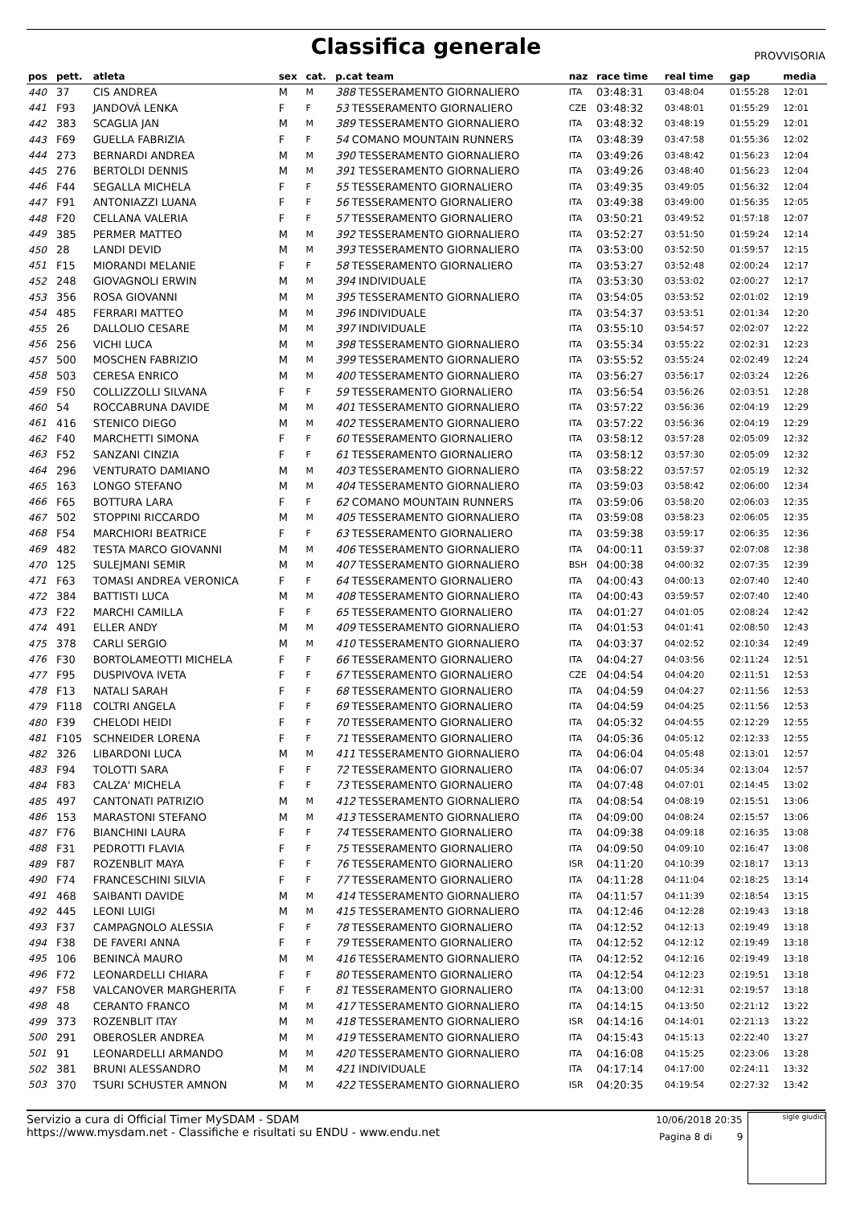Classifica generale
PROVVISORIA
| pos | pett. | atleta | sex | cat. | p.cat team | naz | race time | real time | gap | media |
| --- | --- | --- | --- | --- | --- | --- | --- | --- | --- | --- |
| 440 | 37 | CIS ANDREA | M | M | 388 TESSERAMENTO GIORNALIERO | ITA | 03:48:31 | 03:48:04 | 01:55:28 | 12:01 |
| 441 | F93 | JANDOVÁ LENKA | F | F | 53 TESSERAMENTO GIORNALIERO | CZE | 03:48:32 | 03:48:01 | 01:55:29 | 12:01 |
| 442 | 383 | SCAGLIA JAN | M | M | 389 TESSERAMENTO GIORNALIERO | ITA | 03:48:32 | 03:48:19 | 01:55:29 | 12:01 |
| 443 | F69 | GUELLA FABRIZIA | F | F | 54 COMANO MOUNTAIN RUNNERS | ITA | 03:48:39 | 03:47:58 | 01:55:36 | 12:02 |
| 444 | 273 | BERNARDI ANDREA | M | M | 390 TESSERAMENTO GIORNALIERO | ITA | 03:49:26 | 03:48:42 | 01:56:23 | 12:04 |
| 445 | 276 | BERTOLDI DENNIS | M | M | 391 TESSERAMENTO GIORNALIERO | ITA | 03:49:26 | 03:48:40 | 01:56:23 | 12:04 |
| 446 | F44 | SEGALLA MICHELA | F | F | 55 TESSERAMENTO GIORNALIERO | ITA | 03:49:35 | 03:49:05 | 01:56:32 | 12:04 |
| 447 | F91 | ANTONIAZZI LUANA | F | F | 56 TESSERAMENTO GIORNALIERO | ITA | 03:49:38 | 03:49:00 | 01:56:35 | 12:05 |
| 448 | F20 | CELLANA VALERIA | F | F | 57 TESSERAMENTO GIORNALIERO | ITA | 03:50:21 | 03:49:52 | 01:57:18 | 12:07 |
| 449 | 385 | PERMER MATTEO | M | M | 392 TESSERAMENTO GIORNALIERO | ITA | 03:52:27 | 03:51:50 | 01:59:24 | 12:14 |
| 450 | 28 | LANDI DEVID | M | M | 393 TESSERAMENTO GIORNALIERO | ITA | 03:53:00 | 03:52:50 | 01:59:57 | 12:15 |
| 451 | F15 | MIORANDI MELANIE | F | F | 58 TESSERAMENTO GIORNALIERO | ITA | 03:53:27 | 03:52:48 | 02:00:24 | 12:17 |
| 452 | 248 | GIOVAGNOLI ERWIN | M | M | 394 INDIVIDUALE | ITA | 03:53:30 | 03:53:02 | 02:00:27 | 12:17 |
| 453 | 356 | ROSA GIOVANNI | M | M | 395 TESSERAMENTO GIORNALIERO | ITA | 03:54:05 | 03:53:52 | 02:01:02 | 12:19 |
| 454 | 485 | FERRARI MATTEO | M | M | 396 INDIVIDUALE | ITA | 03:54:37 | 03:53:51 | 02:01:34 | 12:20 |
| 455 | 26 | DALLOLIO CESARE | M | M | 397 INDIVIDUALE | ITA | 03:55:10 | 03:54:57 | 02:02:07 | 12:22 |
| 456 | 256 | VICHI LUCA | M | M | 398 TESSERAMENTO GIORNALIERO | ITA | 03:55:34 | 03:55:22 | 02:02:31 | 12:23 |
| 457 | 500 | MOSCHEN FABRIZIO | M | M | 399 TESSERAMENTO GIORNALIERO | ITA | 03:55:52 | 03:55:24 | 02:02:49 | 12:24 |
| 458 | 503 | CERESA ENRICO | M | M | 400 TESSERAMENTO GIORNALIERO | ITA | 03:56:27 | 03:56:17 | 02:03:24 | 12:26 |
| 459 | F50 | COLLIZZOLLI SILVANA | F | F | 59 TESSERAMENTO GIORNALIERO | ITA | 03:56:54 | 03:56:26 | 02:03:51 | 12:28 |
| 460 | 54 | ROCCABRUNA DAVIDE | M | M | 401 TESSERAMENTO GIORNALIERO | ITA | 03:57:22 | 03:56:36 | 02:04:19 | 12:29 |
| 461 | 416 | STENICO DIEGO | M | M | 402 TESSERAMENTO GIORNALIERO | ITA | 03:57:22 | 03:56:36 | 02:04:19 | 12:29 |
| 462 | F40 | MARCHETTI SIMONA | F | F | 60 TESSERAMENTO GIORNALIERO | ITA | 03:58:12 | 03:57:28 | 02:05:09 | 12:32 |
| 463 | F52 | SANZANI CINZIA | F | F | 61 TESSERAMENTO GIORNALIERO | ITA | 03:58:12 | 03:57:30 | 02:05:09 | 12:32 |
| 464 | 296 | VENTURATO DAMIANO | M | M | 403 TESSERAMENTO GIORNALIERO | ITA | 03:58:22 | 03:57:57 | 02:05:19 | 12:32 |
| 465 | 163 | LONGO STEFANO | M | M | 404 TESSERAMENTO GIORNALIERO | ITA | 03:59:03 | 03:58:42 | 02:06:00 | 12:34 |
| 466 | F65 | BOTTURA LARA | F | F | 62 COMANO MOUNTAIN RUNNERS | ITA | 03:59:06 | 03:58:20 | 02:06:03 | 12:35 |
| 467 | 502 | STOPPINI RICCARDO | M | M | 405 TESSERAMENTO GIORNALIERO | ITA | 03:59:08 | 03:58:23 | 02:06:05 | 12:35 |
| 468 | F54 | MARCHIORI BEATRICE | F | F | 63 TESSERAMENTO GIORNALIERO | ITA | 03:59:38 | 03:59:17 | 02:06:35 | 12:36 |
| 469 | 482 | TESTA MARCO GIOVANNI | M | M | 406 TESSERAMENTO GIORNALIERO | ITA | 04:00:11 | 03:59:37 | 02:07:08 | 12:38 |
| 470 | 125 | SULEJMANI SEMIR | M | M | 407 TESSERAMENTO GIORNALIERO | BSH | 04:00:38 | 04:00:32 | 02:07:35 | 12:39 |
| 471 | F63 | TOMASI ANDREA VERONICA | F | F | 64 TESSERAMENTO GIORNALIERO | ITA | 04:00:43 | 04:00:13 | 02:07:40 | 12:40 |
| 472 | 384 | BATTISTI LUCA | M | M | 408 TESSERAMENTO GIORNALIERO | ITA | 04:00:43 | 03:59:57 | 02:07:40 | 12:40 |
| 473 | F22 | MARCHI CAMILLA | F | F | 65 TESSERAMENTO GIORNALIERO | ITA | 04:01:27 | 04:01:05 | 02:08:24 | 12:42 |
| 474 | 491 | ELLER ANDY | M | M | 409 TESSERAMENTO GIORNALIERO | ITA | 04:01:53 | 04:01:41 | 02:08:50 | 12:43 |
| 475 | 378 | CARLI SERGIO | M | M | 410 TESSERAMENTO GIORNALIERO | ITA | 04:03:37 | 04:02:52 | 02:10:34 | 12:49 |
| 476 | F30 | BORTOLAMEOTTI MICHELA | F | F | 66 TESSERAMENTO GIORNALIERO | ITA | 04:04:27 | 04:03:56 | 02:11:24 | 12:51 |
| 477 | F95 | DUSPIVOVA IVETA | F | F | 67 TESSERAMENTO GIORNALIERO | CZE | 04:04:54 | 04:04:20 | 02:11:51 | 12:53 |
| 478 | F13 | NATALI SARAH | F | F | 68 TESSERAMENTO GIORNALIERO | ITA | 04:04:59 | 04:04:27 | 02:11:56 | 12:53 |
| 479 | F118 | COLTRI ANGELA | F | F | 69 TESSERAMENTO GIORNALIERO | ITA | 04:04:59 | 04:04:25 | 02:11:56 | 12:53 |
| 480 | F39 | CHELODI HEIDI | F | F | 70 TESSERAMENTO GIORNALIERO | ITA | 04:05:32 | 04:04:55 | 02:12:29 | 12:55 |
| 481 | F105 | SCHNEIDER LORENA | F | F | 71 TESSERAMENTO GIORNALIERO | ITA | 04:05:36 | 04:05:12 | 02:12:33 | 12:55 |
| 482 | 326 | LIBARDONI LUCA | M | M | 411 TESSERAMENTO GIORNALIERO | ITA | 04:06:04 | 04:05:48 | 02:13:01 | 12:57 |
| 483 | F94 | TOLOTTI SARA | F | F | 72 TESSERAMENTO GIORNALIERO | ITA | 04:06:07 | 04:05:34 | 02:13:04 | 12:57 |
| 484 | F83 | CALZA' MICHELA | F | F | 73 TESSERAMENTO GIORNALIERO | ITA | 04:07:48 | 04:07:01 | 02:14:45 | 13:02 |
| 485 | 497 | CANTONATI PATRIZIO | M | M | 412 TESSERAMENTO GIORNALIERO | ITA | 04:08:54 | 04:08:19 | 02:15:51 | 13:06 |
| 486 | 153 | MARASTONI STEFANO | M | M | 413 TESSERAMENTO GIORNALIERO | ITA | 04:09:00 | 04:08:24 | 02:15:57 | 13:06 |
| 487 | F76 | BIANCHINI LAURA | F | F | 74 TESSERAMENTO GIORNALIERO | ITA | 04:09:38 | 04:09:18 | 02:16:35 | 13:08 |
| 488 | F31 | PEDROTTI FLAVIA | F | F | 75 TESSERAMENTO GIORNALIERO | ITA | 04:09:50 | 04:09:10 | 02:16:47 | 13:08 |
| 489 | F87 | ROZENBLIT MAYA | F | F | 76 TESSERAMENTO GIORNALIERO | ISR | 04:11:20 | 04:10:39 | 02:18:17 | 13:13 |
| 490 | F74 | FRANCESCHINI SILVIA | F | F | 77 TESSERAMENTO GIORNALIERO | ITA | 04:11:28 | 04:11:04 | 02:18:25 | 13:14 |
| 491 | 468 | SAIBANTI DAVIDE | M | M | 414 TESSERAMENTO GIORNALIERO | ITA | 04:11:57 | 04:11:39 | 02:18:54 | 13:15 |
| 492 | 445 | LEONI LUIGI | M | M | 415 TESSERAMENTO GIORNALIERO | ITA | 04:12:46 | 04:12:28 | 02:19:43 | 13:18 |
| 493 | F37 | CAMPAGNOLO ALESSIA | F | F | 78 TESSERAMENTO GIORNALIERO | ITA | 04:12:52 | 04:12:13 | 02:19:49 | 13:18 |
| 494 | F38 | DE FAVERI ANNA | F | F | 79 TESSERAMENTO GIORNALIERO | ITA | 04:12:52 | 04:12:12 | 02:19:49 | 13:18 |
| 495 | 106 | BENINCÀ MAURO | M | M | 416 TESSERAMENTO GIORNALIERO | ITA | 04:12:52 | 04:12:16 | 02:19:49 | 13:18 |
| 496 | F72 | LEONARDELLI CHIARA | F | F | 80 TESSERAMENTO GIORNALIERO | ITA | 04:12:54 | 04:12:23 | 02:19:51 | 13:18 |
| 497 | F58 | VALCANOVER MARGHERITA | F | F | 81 TESSERAMENTO GIORNALIERO | ITA | 04:13:00 | 04:12:31 | 02:19:57 | 13:18 |
| 498 | 48 | CERANTO FRANCO | M | M | 417 TESSERAMENTO GIORNALIERO | ITA | 04:14:15 | 04:13:50 | 02:21:12 | 13:22 |
| 499 | 373 | ROZENBLIT ITAY | M | M | 418 TESSERAMENTO GIORNALIERO | ISR | 04:14:16 | 04:14:01 | 02:21:13 | 13:22 |
| 500 | 291 | OBEROSLER ANDREA | M | M | 419 TESSERAMENTO GIORNALIERO | ITA | 04:15:43 | 04:15:13 | 02:22:40 | 13:27 |
| 501 | 91 | LEONARDELLI ARMANDO | M | M | 420 TESSERAMENTO GIORNALIERO | ITA | 04:16:08 | 04:15:25 | 02:23:06 | 13:28 |
| 502 | 381 | BRUNI ALESSANDRO | M | M | 421 INDIVIDUALE | ITA | 04:17:14 | 04:17:00 | 02:24:11 | 13:32 |
| 503 | 370 | TSURI SCHUSTER AMNON | M | M | 422 TESSERAMENTO GIORNALIERO | ISR | 04:20:35 | 04:19:54 | 02:27:32 | 13:42 |
Servizio a cura di Official Timer MySDAM - SDAM
https://www.mysdam.net - Classifiche e risultati su ENDU - www.endu.net
10/06/2018 20:35
Pagina 8 di 9
sigle giudici